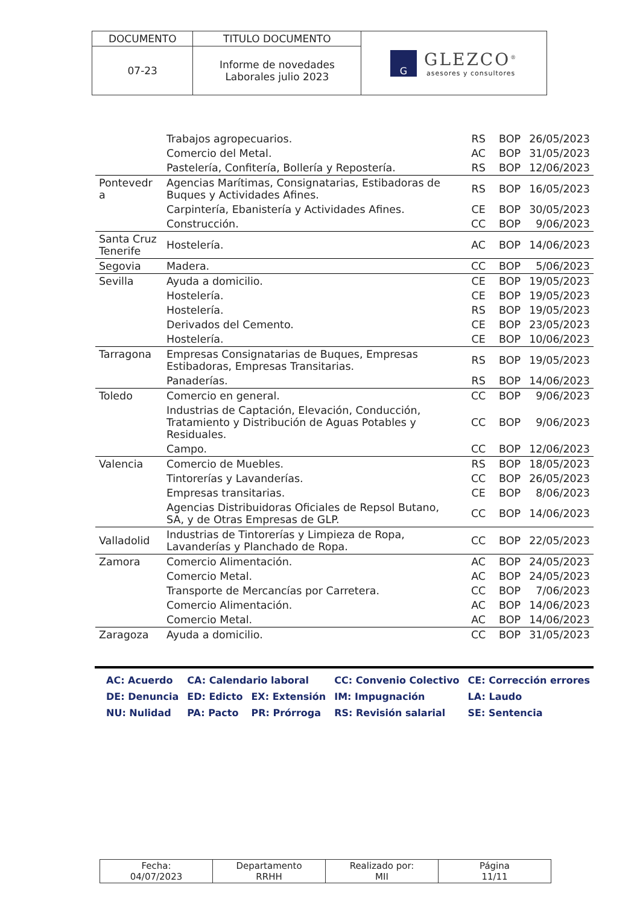| DOCUMENTO | TITULO DOCUMENTO | G GLEZCO<sup>®</sup> asesores y consultores |
| 07-23 | Informe de novedades Laborales julio 2023 | |
| | Trabajos agropecuarios. | RS | BOP | 26/05/2023 |
| | Comercio del Metal. | AC | BOP | 31/05/2023 |
| | Pastelería, Confitería, Bollería y Repostería. | RS | BOP | 12/06/2023 |
| Pontevedr a | Agencias Marítimas, Consignatarias, Estibadoras de Buques y Actividades Afines. | RS | BOP | 16/05/2023 |
| | Carpintería, Ebanistería y Actividades Afines. | CE | BOP | 30/05/2023 |
| | Construcción. | CC | BOP | 9/06/2023 |
| Santa Cruz Tenerife | Hostelería. | AC | BOP | 14/06/2023 |
| Segovia | Madera. | CC | BOP | 5/06/2023 |
| Sevilla | Ayuda a domicilio. | CE | BOP | 19/05/2023 |
| | Hostelería. | CE | BOP | 19/05/2023 |
| | Hostelería. | RS | BOP | 19/05/2023 |
| | Derivados del Cemento. | CE | BOP | 23/05/2023 |
| | Hostelería. | CE | BOP | 10/06/2023 |
| Tarragona | Empresas Consignatarias de Buques, Empresas Estibadoras, Empresas Transitarias. | RS | BOP | 19/05/2023 |
| | Panaderías. | RS | BOP | 14/06/2023 |
| Toledo | Comercio en general. | CC | BOP | 9/06/2023 |
| | Industrias de Captación, Elevación, Conducción, Tratamiento y Distribución de Aguas Potables y Residuales. | CC | BOP | 9/06/2023 |
| | Campo. | CC | BOP | 12/06/2023 |
| Valencia | Comercio de Muebles. | RS | BOP | 18/05/2023 |
| | Tintorerías y Lavanderías. | CC | BOP | 26/05/2023 |
| | Empresas transitarias. | CE | BOP | 8/06/2023 |
| | Agencias Distribuidoras Oficiales de Repsol Butano, SA, y de Otras Empresas de GLP. | CC | BOP | 14/06/2023 |
| Valladolid | Industrias de Tintorerías y Limpieza de Ropa, Lavanderías y Planchado de Ropa. | CC | BOP | 22/05/2023 |
| Zamora | Comercio Alimentación. | AC | BOP | 24/05/2023 |
| | Comercio Metal. | AC | BOP | 24/05/2023 |
| | Transporte de Mercancías por Carretera. | CC | BOP | 7/06/2023 |
| | Comercio Alimentación. | AC | BOP | 14/06/2023 |
| | Comercio Metal. | AC | BOP | 14/06/2023 |
| Zaragoza | Ayuda a domicilio. | CC | BOP | 31/05/2023 |
| AC: Acuerdo | CA: Calendario laboral | | CC: Convenio Colectivo | CE: Corrección errores |
| DE: Denuncia | ED: Edicto | EX: Extensión | IM: Impugnación | LA: Laudo |
| NU: Nulidad | PA: Pacto | PR: Prórroga | RS: Revisión salarial | SE: Sentencia |
| Fecha: 04/07/2023 | Departamento RRHH | Realizado por: MII | Página 11/11 |